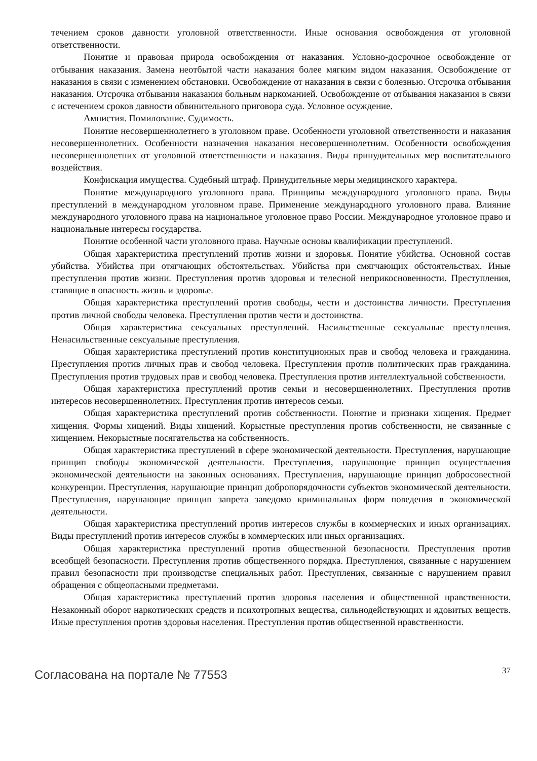течением сроков давности уголовной ответственности. Иные основания освобождения от уголовной ответственности.
Понятие и правовая природа освобождения от наказания. Условно-досрочное освобождение от отбывания наказания. Замена неотбытой части наказания более мягким видом наказания. Освобождение от наказания в связи с изменением обстановки. Освобождение от наказания в связи с болезнью. Отсрочка отбывания наказания. Отсрочка отбывания наказания больным наркоманией. Освобождение от отбывания наказания в связи с истечением сроков давности обвинительного приговора суда. Условное осуждение.
Амнистия. Помилование. Судимость.
Понятие несовершеннолетнего в уголовном праве. Особенности уголовной ответственности и наказания несовершеннолетних. Особенности назначения наказания несовершеннолетним. Особенности освобождения несовершеннолетних от уголовной ответственности и наказания. Виды принудительных мер воспитательного воздействия.
Конфискация имущества. Судебный штраф. Принудительные меры медицинского характера.
Понятие международного уголовного права. Принципы международного уголовного права. Виды преступлений в международном уголовном праве. Применение международного уголовного права. Влияние международного уголовного права на национальное уголовное право России. Международное уголовное право и национальные интересы государства.
Понятие особенной части уголовного права. Научные основы квалификации преступлений.
Общая характеристика преступлений против жизни и здоровья. Понятие убийства. Основной состав убийства. Убийства при отягчающих обстоятельствах. Убийства при смягчающих обстоятельствах. Иные преступления против жизни. Преступления против здоровья и телесной неприкосновенности. Преступления, ставящие в опасность жизнь и здоровье.
Общая характеристика преступлений против свободы, чести и достоинства личности. Преступления против личной свободы человека. Преступления против чести и достоинства.
Общая характеристика сексуальных преступлений. Насильственные сексуальные преступления. Ненасильственные сексуальные преступления.
Общая характеристика преступлений против конституционных прав и свобод человека и гражданина. Преступления против личных прав и свобод человека. Преступления против политических прав гражданина. Преступления против трудовых прав и свобод человека. Преступления против интеллектуальной собственности.
Общая характеристика преступлений против семьи и несовершеннолетних. Преступления против интересов несовершеннолетних. Преступления против интересов семьи.
Общая характеристика преступлений против собственности. Понятие и признаки хищения. Предмет хищения. Формы хищений. Виды хищений. Корыстные преступления против собственности, не связанные с хищением. Некорыстные посягательства на собственность.
Общая характеристика преступлений в сфере экономической деятельности. Преступления, нарушающие принцип свободы экономической деятельности. Преступления, нарушающие принцип осуществления экономической деятельности на законных основаниях. Преступления, нарушающие принцип добросовестной конкуренции. Преступления, нарушающие принцип добропорядочности субъектов экономической деятельности. Преступления, нарушающие принцип запрета заведомо криминальных форм поведения в экономической деятельности.
Общая характеристика преступлений против интересов службы в коммерческих и иных организациях. Виды преступлений против интересов службы в коммерческих или иных организациях.
Общая характеристика преступлений против общественной безопасности. Преступления против всеобщей безопасности. Преступления против общественного порядка. Преступления, связанные с нарушением правил безопасности при производстве специальных работ. Преступления, связанные с нарушением правил обращения с общеопасными предметами.
Общая характеристика преступлений против здоровья населения и общественной нравственности. Незаконный оборот наркотических средств и психотропных вещества, сильнодействующих и ядовитых веществ. Иные преступления против здоровья населения. Преступления против общественной нравственности.
Согласована на портале № 77553
37